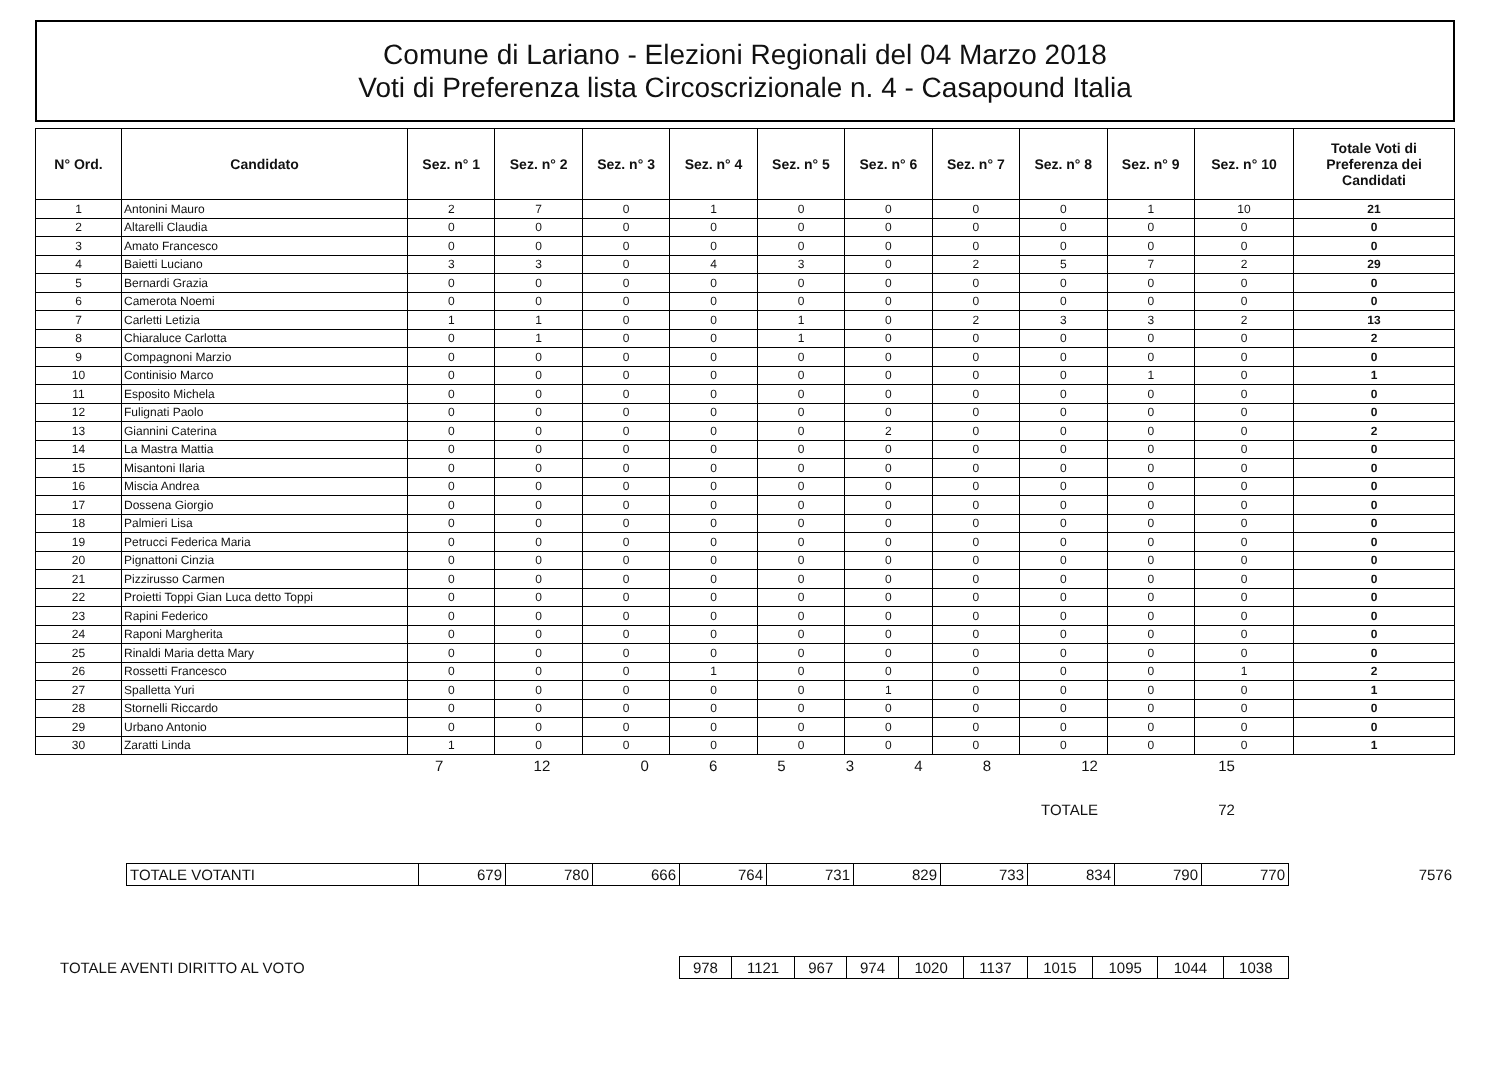Comune di Lariano - Elezioni Regionali del 04 Marzo 2018
Voti di Preferenza lista Circoscrizionale n. 4 - Casapound Italia
| N° Ord. | Candidato | Sez. n° 1 | Sez. n° 2 | Sez. n° 3 | Sez. n° 4 | Sez. n° 5 | Sez. n° 6 | Sez. n° 7 | Sez. n° 8 | Sez. n° 9 | Sez. n° 10 | Totale Voti di Preferenza dei Candidati |
| --- | --- | --- | --- | --- | --- | --- | --- | --- | --- | --- | --- | --- |
| 1 | Antonini Mauro | 2 | 7 | 0 | 1 | 0 | 0 | 0 | 0 | 1 | 10 | 21 |
| 2 | Altarelli Claudia | 0 | 0 | 0 | 0 | 0 | 0 | 0 | 0 | 0 | 0 | 0 |
| 3 | Amato Francesco | 0 | 0 | 0 | 0 | 0 | 0 | 0 | 0 | 0 | 0 | 0 |
| 4 | Baietti Luciano | 3 | 3 | 0 | 4 | 3 | 0 | 2 | 5 | 7 | 2 | 29 |
| 5 | Bernardi Grazia | 0 | 0 | 0 | 0 | 0 | 0 | 0 | 0 | 0 | 0 | 0 |
| 6 | Camerota Noemi | 0 | 0 | 0 | 0 | 0 | 0 | 0 | 0 | 0 | 0 | 0 |
| 7 | Carletti Letizia | 1 | 1 | 0 | 0 | 1 | 0 | 2 | 3 | 3 | 2 | 13 |
| 8 | Chiaraluce Carlotta | 0 | 1 | 0 | 0 | 1 | 0 | 0 | 0 | 0 | 0 | 2 |
| 9 | Compagnoni Marzio | 0 | 0 | 0 | 0 | 0 | 0 | 0 | 0 | 0 | 0 | 0 |
| 10 | Continisio Marco | 0 | 0 | 0 | 0 | 0 | 0 | 0 | 0 | 1 | 0 | 1 |
| 11 | Esposito Michela | 0 | 0 | 0 | 0 | 0 | 0 | 0 | 0 | 0 | 0 | 0 |
| 12 | Fulignati Paolo | 0 | 0 | 0 | 0 | 0 | 0 | 0 | 0 | 0 | 0 | 0 |
| 13 | Giannini Caterina | 0 | 0 | 0 | 0 | 0 | 2 | 0 | 0 | 0 | 0 | 2 |
| 14 | La Mastra Mattia | 0 | 0 | 0 | 0 | 0 | 0 | 0 | 0 | 0 | 0 | 0 |
| 15 | Misantoni Ilaria | 0 | 0 | 0 | 0 | 0 | 0 | 0 | 0 | 0 | 0 | 0 |
| 16 | Miscia Andrea | 0 | 0 | 0 | 0 | 0 | 0 | 0 | 0 | 0 | 0 | 0 |
| 17 | Dossena Giorgio | 0 | 0 | 0 | 0 | 0 | 0 | 0 | 0 | 0 | 0 | 0 |
| 18 | Palmieri Lisa | 0 | 0 | 0 | 0 | 0 | 0 | 0 | 0 | 0 | 0 | 0 |
| 19 | Petrucci Federica Maria | 0 | 0 | 0 | 0 | 0 | 0 | 0 | 0 | 0 | 0 | 0 |
| 20 | Pignattoni Cinzia | 0 | 0 | 0 | 0 | 0 | 0 | 0 | 0 | 0 | 0 | 0 |
| 21 | Pizzirusso Carmen | 0 | 0 | 0 | 0 | 0 | 0 | 0 | 0 | 0 | 0 | 0 |
| 22 | Proietti Toppi Gian Luca detto Toppi | 0 | 0 | 0 | 0 | 0 | 0 | 0 | 0 | 0 | 0 | 0 |
| 23 | Rapini Federico | 0 | 0 | 0 | 0 | 0 | 0 | 0 | 0 | 0 | 0 | 0 |
| 24 | Raponi Margherita | 0 | 0 | 0 | 0 | 0 | 0 | 0 | 0 | 0 | 0 | 0 |
| 25 | Rinaldi Maria detta Mary | 0 | 0 | 0 | 0 | 0 | 0 | 0 | 0 | 0 | 0 | 0 |
| 26 | Rossetti Francesco | 0 | 0 | 0 | 1 | 0 | 0 | 0 | 0 | 0 | 1 | 2 |
| 27 | Spalletta Yuri | 0 | 0 | 0 | 0 | 0 | 1 | 0 | 0 | 0 | 0 | 1 |
| 28 | Stornelli Riccardo | 0 | 0 | 0 | 0 | 0 | 0 | 0 | 0 | 0 | 0 | 0 |
| 29 | Urbano Antonio | 0 | 0 | 0 | 0 | 0 | 0 | 0 | 0 | 0 | 0 | 0 |
| 30 | Zaratti Linda | 1 | 0 | 0 | 0 | 0 | 0 | 0 | 0 | 0 | 0 | 1 |
| | | 7 | 12 | 0 | 6 | 5 | 3 | 4 | 8 | 12 | 15 | |
| TOTALE | | | | | | | | | | | 72 | |
| | TOTALE VOTANTI | 679 | 780 | 666 | 764 | 731 | 829 | 733 | 834 | 790 | 770 | 7576 |
| TOTALE AVENTI DIRITTO AL VOTO | 978 | 1121 | 967 | 974 | 1020 | 1137 | 1015 | 1095 | 1044 | 1038 | |